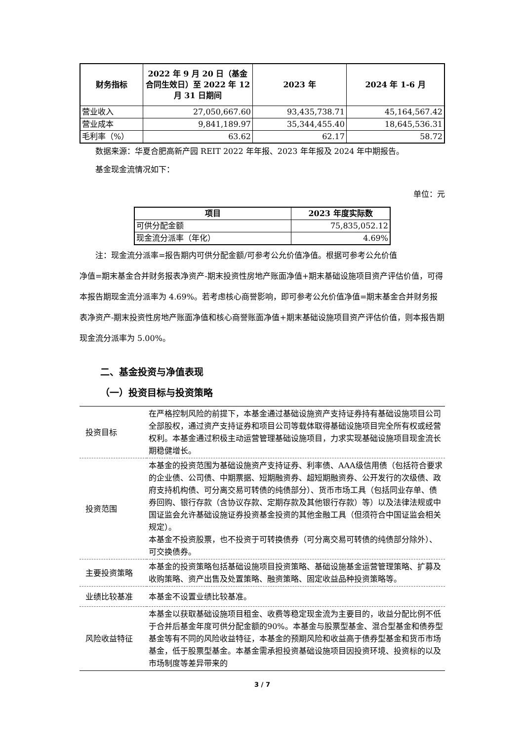| 财务指标 | 2022 年 9 月 20 日（基金合同生效日）至 2022 年 12 月 31 日期间 | 2023 年 | 2024 年 1-6 月 |
| --- | --- | --- | --- |
| 营业收入 | 27,050,667.60 | 93,435,738.71 | 45,164,567.42 |
| 营业成本 | 9,841,189.97 | 35,344,455.40 | 18,645,536.31 |
| 毛利率（%） | 63.62 | 62.17 | 58.72 |
数据来源：华夏合肥高新产园 REIT 2022 年年报、2023 年年报及 2024 年中期报告。
基金现金流情况如下：
单位：元
| 项目 | 2023 年度实际数 |
| --- | --- |
| 可供分配金额 | 75,835,052.12 |
| 现金流分派率（年化） | 4.69% |
注：现金流分派率=报告期内可供分配金额/可参考公允价值净值。根据可参考公允价值
净值=期末基金合并财务报表净资产-期末投资性房地产账面净值+期末基础设施项目资产评估价值，可得本报告期现金流分派率为 4.69%。若考虑核心商誉影响，即可参考公允价值净值=期末基金合并财务报表净资产-期末投资性房地产账面净值和核心商誉账面净值+期末基础设施项目资产评估价值，则本报告期现金流分派率为 5.00%。
二、基金投资与净值表现
（一）投资目标与投资策略
| 投资目标 | 在严格控制风险的前提下，本基金通过基础设施资产支持证券持有基础设施项目公司全部股权，通过资产支持证券和项目公司等载体取得基础设施项目完全所有权或经营权利。本基金通过积极主动运营管理基础设施项目，力求实现基础设施项目现金流长期稳健增长。 |
| 投资范围 | 本基金的投资范围为基础设施资产支持证券、利率债、AAA级信用债（包括符合要求的企业债、公司债、中期票据、短期融资券、超短期融资券、公开发行的次级债、政府支持机构债、可分离交易可转债的纯债部分）、货币市场工具（包括同业存单、债券回购、银行存款（含协议存款、定期存款及其他银行存款）等）以及法律法规或中国证监会允许基础设施证券投资基金投资的其他金融工具（但须符合中国证监会相关规定）。 本基金不投资股票，也不投资于可转换债券（可分离交易可转债的纯债部分除外）、可交换债券。 |
| 主要投资策略 | 本基金的投资策略包括基础设施项目投资策略、基础设施基金运营管理策略、扩募及收购策略、资产出售及处置策略、融资策略、固定收益品种投资策略等。 |
| 业绩比较基准 | 本基金不设置业绩比较基准。 |
| 风险收益特征 | 本基金以获取基础设施项目租金、收费等稳定现金流为主要目的，收益分配比例不低于合并后基金年度可供分配金额的90%。本基金与股票型基金、混合型基金和债券型基金等有不同的风险收益特征，本基金的预期风险和收益高于债券型基金和货币市场基金，低于股票型基金。本基金需承担投资基础设施项目因投资环境、投资标的以及市场制度等差异带来的 |
3 / 7